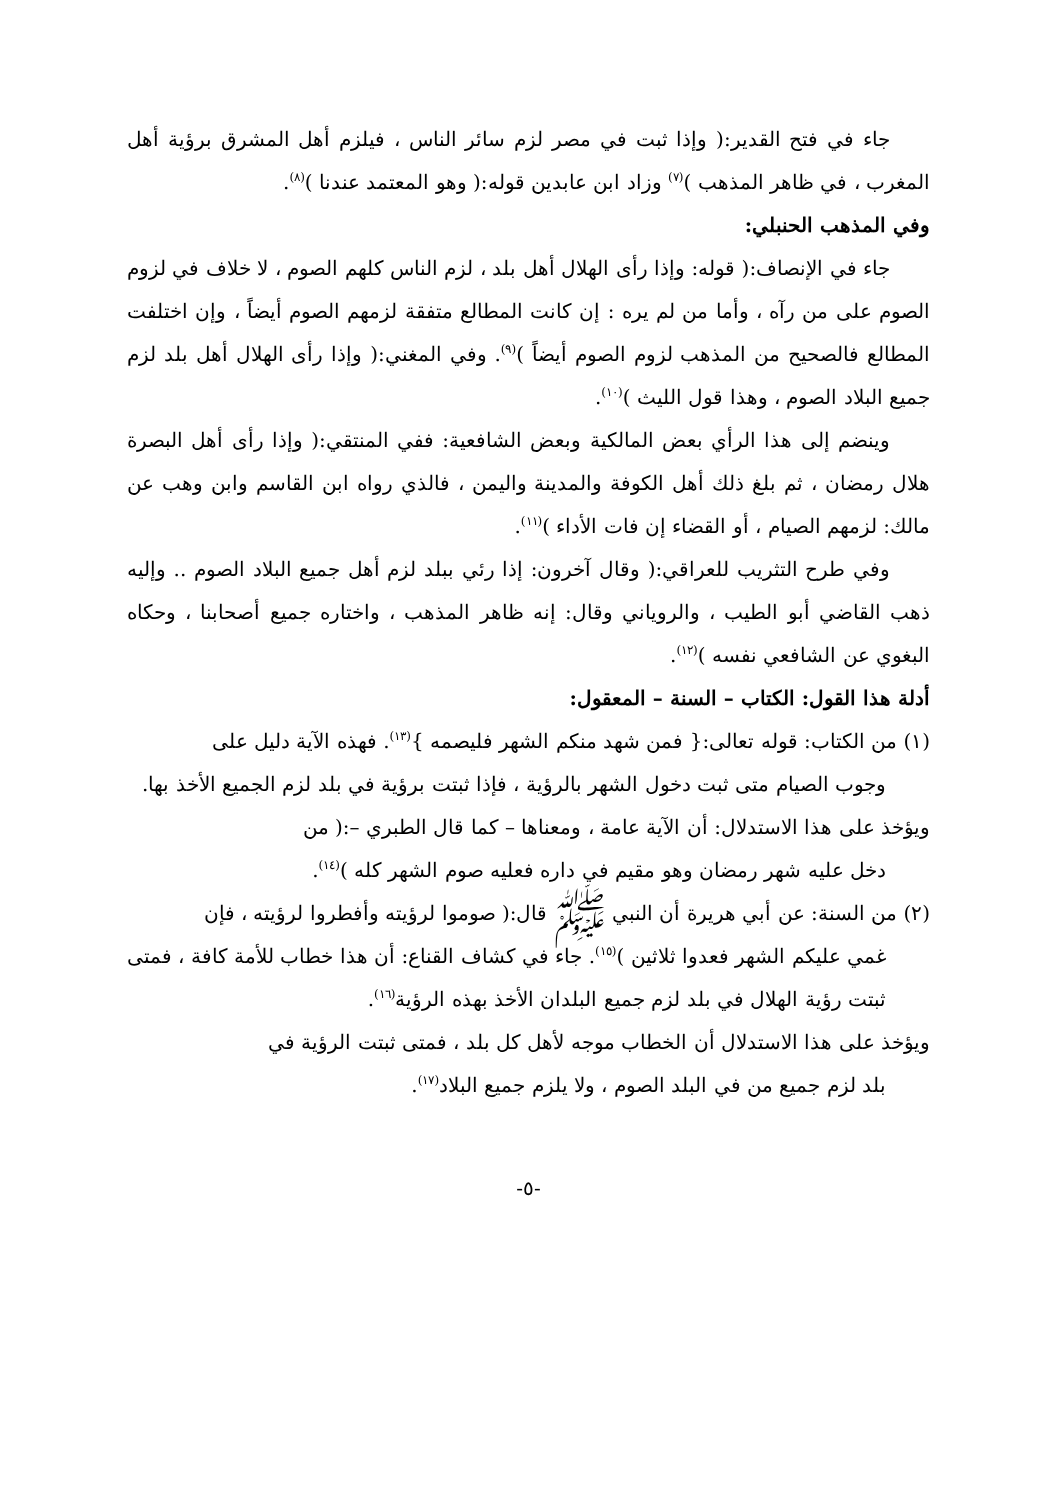جاء في فتح القدير:( وإذا ثبت في مصر لزم سائر الناس ، فيلزم أهل المشرق برؤية أهل المغرب ، في ظاهر المذهب )<sup>(٧)</sup> وزاد ابن عابدين قوله:( وهو المعتمد عندنا )<sup>(٨)</sup>.
وفي المذهب الحنبلي:
جاء في الإنصاف:( قوله: وإذا رأى الهلال أهل بلد ، لزم الناس كلهم الصوم ، لا خلاف في لزوم الصوم على من رآه ، وأما من لم يره : إن كانت المطالع متفقة لزمهم الصوم أيضاً ، وإن اختلفت المطالع فالصحيح من المذهب لزوم الصوم أيضاً )<sup>(٩)</sup>. وفي المغني:( وإذا رأى الهلال أهل بلد لزم جميع البلاد الصوم ، وهذا قول الليث )<sup>(١٠)</sup>.
وينضم إلى هذا الرأي بعض المالكية وبعض الشافعية: ففي المنتقي:( وإذا رأى أهل البصرة هلال رمضان ، ثم بلغ ذلك أهل الكوفة والمدينة واليمن ، فالذي رواه ابن القاسم وابن وهب عن مالك: لزمهم الصيام ، أو القضاء إن فات الأداء )<sup>(١١)</sup>.
وفي طرح التثريب للعراقي:( وقال آخرون: إذا رئي ببلد لزم أهل جميع البلاد الصوم .. وإليه ذهب القاضي أبو الطيب ، والروياني وقال: إنه ظاهر المذهب ، واختاره جميع أصحابنا ، وحكاه البغوي عن الشافعي نفسه )<sup>(١٢)</sup>.
أدلة هذا القول: الكتاب – السنة – المعقول:
(١) من الكتاب: قوله تعالى:{ فمن شهد منكم الشهر فليصمه }<sup>(١٣)</sup>. فهذه الآية دليل على
وجوب الصيام متى ثبت دخول الشهر بالرؤية ، فإذا ثبتت برؤية في بلد لزم الجميع الأخذ بها.
ويؤخذ على هذا الاستدلال: أن الآية عامة ، ومعناها – كما قال الطبري –:( من
دخل عليه شهر رمضان وهو مقيم في داره فعليه صوم الشهر كله )<sup>(١٤)</sup>.
(٢) من السنة: عن أبي هريرة أن النبي ﷺ قال:( صوموا لرؤيته وأفطروا لرؤيته ، فإن
غمي عليكم الشهر فعدوا ثلاثين )<sup>(١٥)</sup>. جاء في كشاف القناع: أن هذا خطاب للأمة كافة ، فمتى ثبتت رؤية الهلال في بلد لزم جميع البلدان الأخذ بهذه الرؤية<sup>(١٦)</sup>.
ويؤخذ على هذا الاستدلال أن الخطاب موجه لأهل كل بلد ، فمتى ثبتت الرؤية في
بلد لزم جميع من في البلد الصوم ، ولا يلزم جميع البلاد<sup>(١٧)</sup>.
-٥-